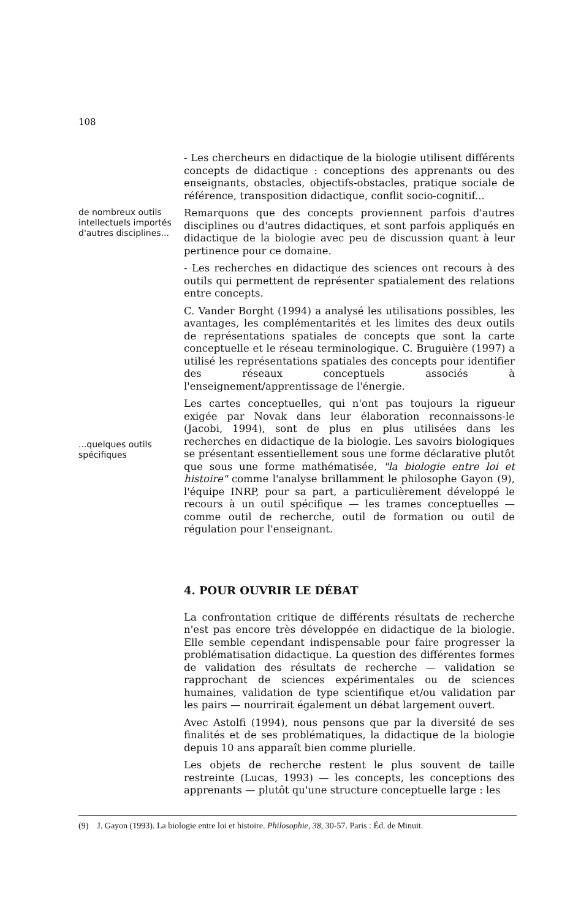108
- Les chercheurs en didactique de la biologie utilisent différents concepts de didactique : conceptions des apprenants ou des enseignants, obstacles, objectifs-obstacles, pratique sociale de référence, transposition didactique, conflit socio-cognitif...
de nombreux outils intellectuels importés d'autres disciplines...
Remarquons que des concepts proviennent parfois d'autres disciplines ou d'autres didactiques, et sont parfois appliqués en didactique de la biologie avec peu de discussion quant à leur pertinence pour ce domaine.
- Les recherches en didactique des sciences ont recours à des outils qui permettent de représenter spatialement des relations entre concepts.
C. Vander Borght (1994) a analysé les utilisations possibles, les avantages, les complémentarités et les limites des deux outils de représentations spatiales de concepts que sont la carte conceptuelle et le réseau terminologique. C. Bruguière (1997) a utilisé les représentations spatiales des concepts pour identifier des réseaux conceptuels associés à l'enseignement/apprentissage de l'énergie.
...quelques outils spécifiques
Les cartes conceptuelles, qui n'ont pas toujours la rigueur exigée par Novak dans leur élaboration reconnaissons-le (Jacobi, 1994), sont de plus en plus utilisées dans les recherches en didactique de la biologie. Les savoirs biologiques se présentant essentiellement sous une forme déclarative plutôt que sous une forme mathématisée, "la biologie entre loi et histoire" comme l'analyse brillamment le philosophe Gayon (9), l'équipe INRP, pour sa part, a particulièrement développé le recours à un outil spécifique — les trames conceptuelles — comme outil de recherche, outil de formation ou outil de régulation pour l'enseignant.
4. POUR OUVRIR LE DÉBAT
La confrontation critique de différents résultats de recherche n'est pas encore très développée en didactique de la biologie. Elle semble cependant indispensable pour faire progresser la problématisation didactique. La question des différentes formes de validation des résultats de recherche — validation se rapprochant de sciences expérimentales ou de sciences humaines, validation de type scientifique et/ou validation par les pairs — nourrirait également un débat largement ouvert.
Avec Astolfi (1994), nous pensons que par la diversité de ses finalités et de ses problématiques, la didactique de la biologie depuis 10 ans apparaît bien comme plurielle.
Les objets de recherche restent le plus souvent de taille restreinte (Lucas, 1993) — les concepts, les conceptions des apprenants — plutôt qu'une structure conceptuelle large : les
(9) J. Gayon (1993). La biologie entre loi et histoire. Philosophie, 38, 30-57. Paris : Éd. de Minuit.